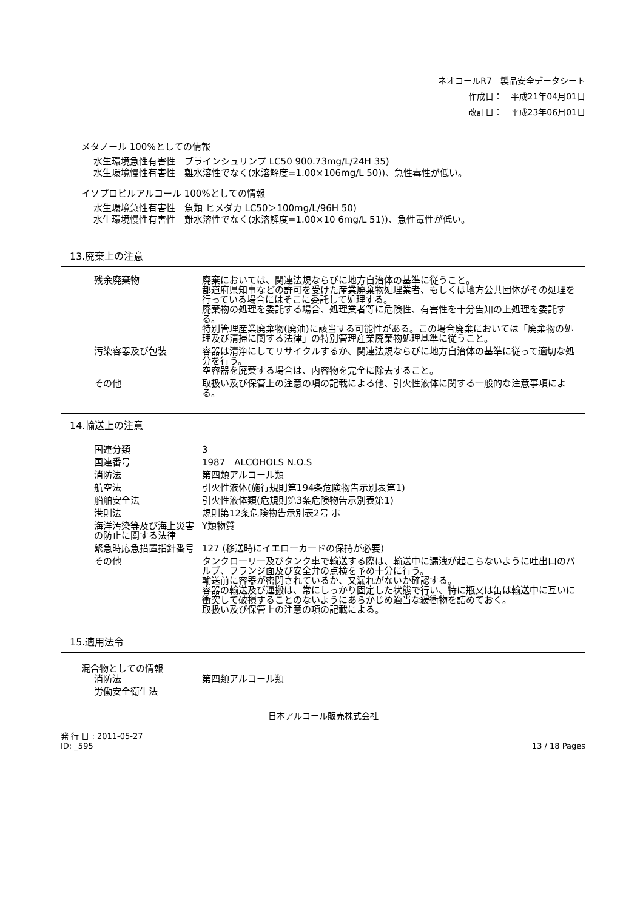ネオコールR7　製品安全データシート
作成日：　平成21年04月01日
改訂日：　平成23年06月01日
メタノール 100%としての情報
水生環境急性有害性　ブラインシュリンプ LC50 900.73mg/L/24H 35)
水生環境慢性有害性　難水溶性でなく(水溶解度=1.00×106mg/L 50))、急性毒性が低い。
イソプロピルアルコール 100%としての情報
水生環境急性有害性　魚類 ヒメダカ LC50＞100mg/L/96H 50)
水生環境慢性有害性　難水溶性でなく(水溶解度=1.00×10 6mg/L 51))、急性毒性が低い。
13.廃棄上の注意
| 残余廃棄物 | 廃棄においては、関連法規ならびに地方自治体の基準に従うこと。 都道府県知事などの許可を受けた産業廃棄物処理業者、もしくは地方公共団体がその処理を行っている場合にはそこに委託して処理する。 廃棄物の処理を委託する場合、処理業者等に危険性、有害性を十分告知の上処理を委託する。 特別管理産業廃棄物(廃油)に該当する可能性がある。この場合廃棄においては「廃棄物の処理及び清掃に関する法律」の特別管理産業廃棄物処理基準に従うこと。 |
| 汚染容器及び包装 | 容器は清浄にしてリサイクルするか、関連法規ならびに地方自治体の基準に従って適切な処分を行う。 空容器を廃棄する場合は、内容物を完全に除去すること。 |
| その他 | 取扱い及び保管上の注意の項の記載による他、引火性液体に関する一般的な注意事項による。 |
14.輸送上の注意
| 国連分類 | 3 |
| 国連番号 | 1987 ALCOHOLS N.O.S |
| 消防法 | 第四類アルコール類 |
| 航空法 | 引火性液体(施行規則第194条危険物告示別表第1) |
| 船舶安全法 | 引火性液体類(危規則第3条危険物告示別表第1) |
| 港則法 | 規則第12条危険物告示別表2号 ホ |
| 海洋汚染等及び海上災害の防止に関する法律 | Y類物質 |
| 緊急時応急措置指針番号 | 127 (移送時にイエローカードの保持が必要) |
| その他 | タンクローリー及びタンク車で輸送する際は、輸送中に漏洩が起こらないように吐出口のバルブ、フランジ面及び安全弁の点検を予め十分に行う。 輸送前に容器が密閉されているか、又漏れがないか確認する。 容器の輸送及び運搬は、常にしっかり固定した状態で行い、特に瓶又は缶は輸送中に互いに衝突して破損することのないようにあらかじめ適当な緩衝物を詰めておく。 取扱い及び保管上の注意の項の記載による。 |
15.適用法令
混合物としての情報
| 消防法 | 第四類アルコール類 |
| 労働安全衛生法 | |
日本アルコール販売株式会社
発 行 日 : 2011-05-27
ID: _595
13 / 18 Pages